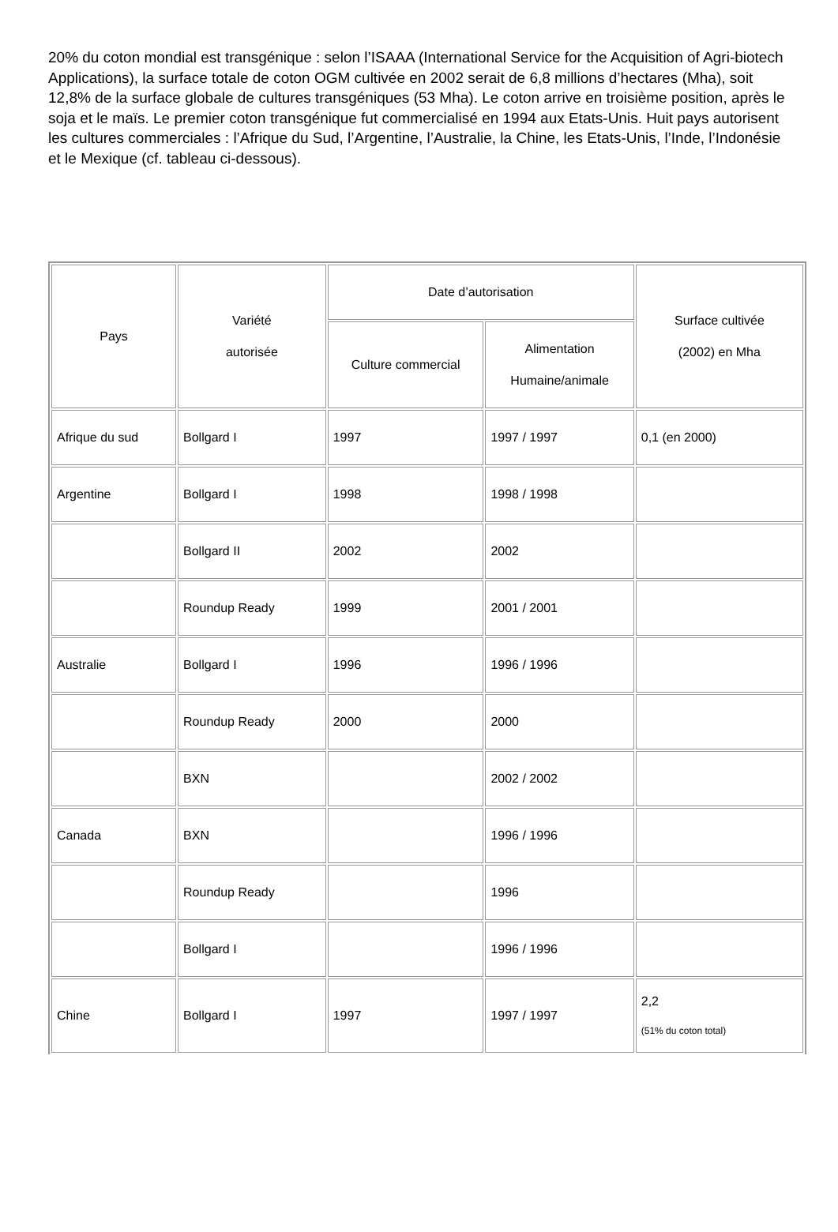20% du coton mondial est transgénique : selon l’ISAAA (International Service for the Acquisition of Agri-biotech Applications), la surface totale de coton OGM cultivée en 2002 serait de 6,8 millions d’hectares (Mha), soit 12,8% de la surface globale de cultures transgéniques (53 Mha). Le coton arrive en troisième position, après le soja et le maïs. Le premier coton transgénique fut commercialisé en 1994 aux Etats-Unis. Huit pays autorisent les cultures commerciales : l’Afrique du Sud, l’Argentine, l’Australie, la Chine, les Etats-Unis, l’Inde, l’Indonésie et le Mexique (cf. tableau ci-dessous).
| Pays | Variété autorisée | Date d’autorisation | | Surface cultivée (2002) en Mha |
| --- | --- | --- | --- | --- |
| | | Culture commercial | Alimentation Humaine/animale | |
| Afrique du sud | Bollgard I | 1997 | 1997 / 1997 | 0,1 (en 2000) |
| Argentine | Bollgard I | 1998 | 1998 / 1998 | |
| | Bollgard II | 2002 | 2002 | |
| | Roundup Ready | 1999 | 2001 / 2001 | |
| Australie | Bollgard I | 1996 | 1996 / 1996 | |
| | Roundup Ready | 2000 | 2000 | |
| | BXN | | 2002 / 2002 | |
| Canada | BXN | | 1996 / 1996 | |
| | Roundup Ready | | 1996 | |
| | Bollgard I | | 1996 / 1996 | |
| Chine | Bollgard I | 1997 | 1997 / 1997 | 2,2 (51% du coton total) |